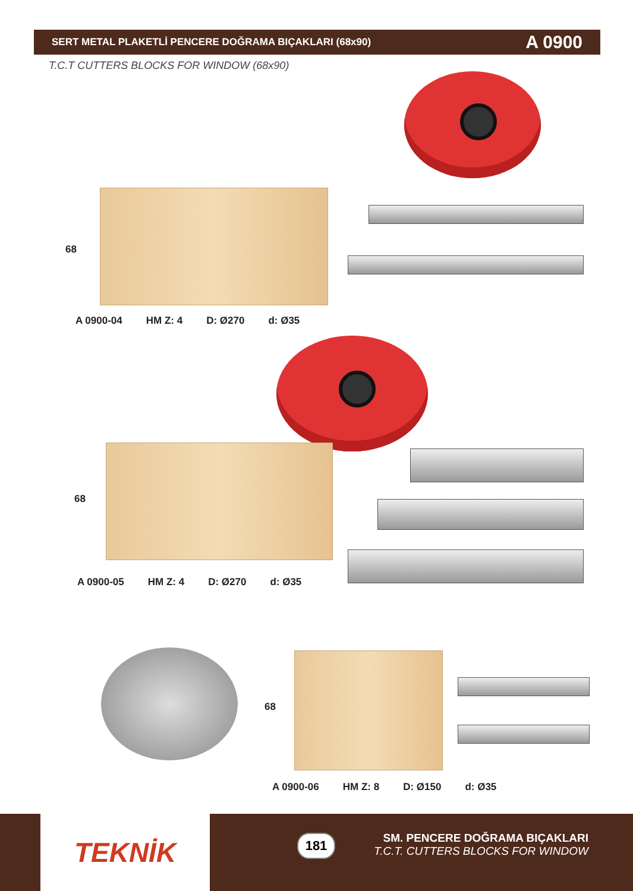SERT METAL PLAKETLİ PENCERE DOĞRAMA BIÇAKLARI (68x90) A 0900
T.C.T CUTTERS BLOCKS FOR WINDOW (68x90)
68
A 0900-04 HM Z: 4 D: Ø270 d: Ø35
68
A 0900-05 HM Z: 4 D: Ø270 d: Ø35
68
A 0900-06 HM Z: 8 D: Ø150 d: Ø35
TEKNİK 181
SM. PENCERE DOĞRAMA BIÇAKLARI
T.C.T. CUTTERS BLOCKS FOR WINDOW